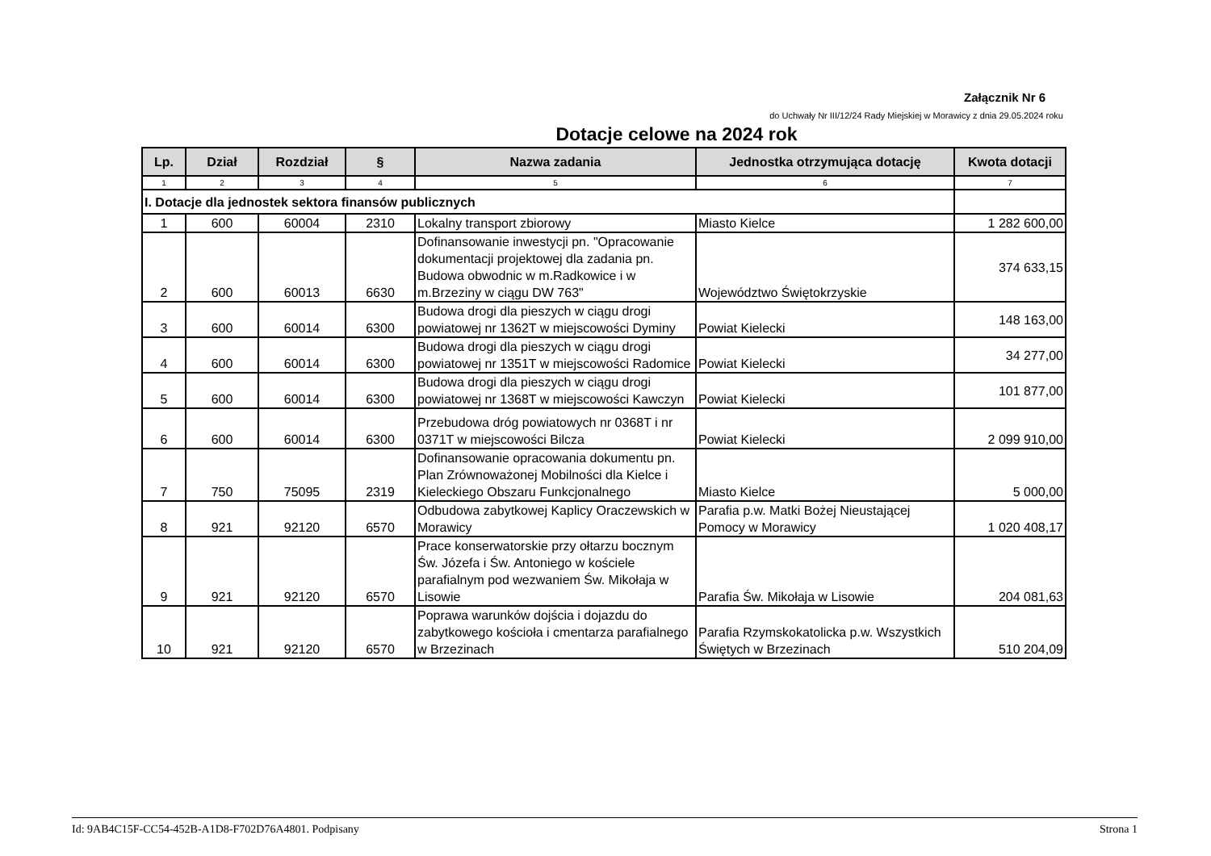Załącznik Nr 6
do Uchwały Nr III/12/24 Rady Miejskiej w Morawicy z dnia 29.05.2024 roku
Dotacje celowe na 2024 rok
| Lp. | Dział | Rozdział | § | Nazwa zadania | Jednostka otrzymująca dotację | Kwota dotacji |
| --- | --- | --- | --- | --- | --- | --- |
| 1 | 2 | 3 | 4 | 5 | 6 | 7 |
| I. Dotacje dla jednostek sektora finansów publicznych | | | | | | |
| 1 | 600 | 60004 | 2310 | Lokalny transport zbiorowy | Miasto Kielce | 1 282 600,00 |
| 2 | 600 | 60013 | 6630 | Dofinansowanie inwestycji pn. "Opracowanie dokumentacji projektowej dla zadania pn. Budowa obwodnic w m.Radkowice i w m.Brzeziny w ciągu DW 763" | Województwo Świętokrzyskie | 374 633,15 |
| 3 | 600 | 60014 | 6300 | Budowa drogi dla pieszych w ciągu drogi powiatowej nr 1362T w miejscowości Dyminy | Powiat Kielecki | 148 163,00 |
| 4 | 600 | 60014 | 6300 | Budowa drogi dla pieszych w ciągu drogi powiatowej nr 1351T w miejscowości Radomice | Powiat Kielecki | 34 277,00 |
| 5 | 600 | 60014 | 6300 | Budowa drogi dla pieszych w ciągu drogi powiatowej nr 1368T w miejscowości Kawczyn | Powiat Kielecki | 101 877,00 |
| 6 | 600 | 60014 | 6300 | Przebudowa dróg powiatowych nr 0368T i nr 0371T w miejscowości Bilcza | Powiat Kielecki | 2 099 910,00 |
| 7 | 750 | 75095 | 2319 | Dofinansowanie opracowania dokumentu pn. Plan Zrównoważonej Mobilności dla Kielce i Kieleckiego Obszaru Funkcjonalnego | Miasto Kielce | 5 000,00 |
| 8 | 921 | 92120 | 6570 | Odbudowa zabytkowej Kaplicy Oraczewskich w Morawicy | Parafia p.w. Matki Bożej Nieustającej Pomocy w Morawicy | 1 020 408,17 |
| 9 | 921 | 92120 | 6570 | Prace konserwatorskie przy ołtarzu bocznym Św. Józefa i Św. Antoniego w kościele parafialnym pod wezwaniem Św. Mikołaja w Lisowie | Parafia Św. Mikołaja w Lisowie | 204 081,63 |
| 10 | 921 | 92120 | 6570 | Poprawa warunków dojścia i dojazdu do zabytkowego kościoła i cmentarza parafialnego w Brzezinach | Parafia Rzymskokatolicka p.w. Wszystkich Świętych w Brzezinach | 510 204,09 |
Id: 9AB4C15F-CC54-452B-A1D8-F702D76A4801. Podpisany Strona 1